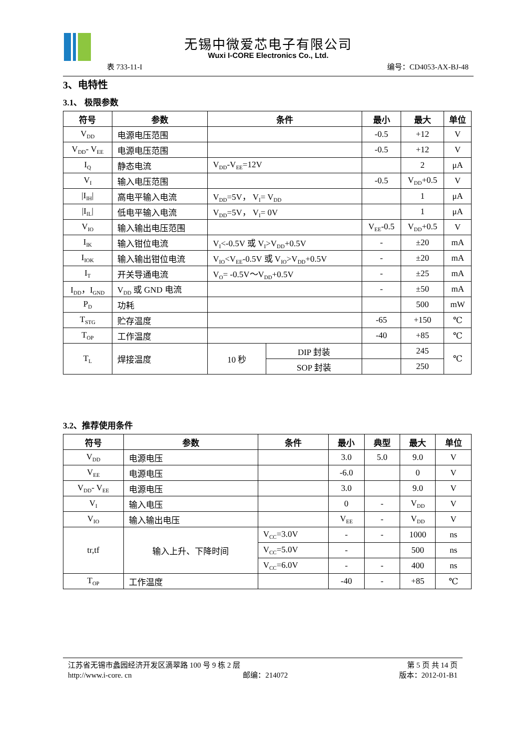无锡中微爱芯电子有限公司
Wuxi I-CORE Electronics Co., Ltd.
表 733-11-I 编号：CD4053-AX-BJ-48
3、电特性
3.1、 极限参数
| 符号 | 参数 | 条件 | | 最小 | 最大 | 单位 |
| --- | --- | --- | --- | --- | --- | --- |
| V<sub>DD</sub> | 电源电压范围 | | | -0.5 | +12 | V |
| V<sub>DD</sub>- V<sub>EE</sub> | 电源电压范围 | | | -0.5 | +12 | V |
| I<sub>Q</sub> | 静态电流 | V<sub>DD</sub>-V<sub>EE</sub>=12V | | | 2 | μA |
| V<sub>I</sub> | 输入电压范围 | | | -0.5 | V<sub>DD</sub>+0.5 | V |
| /I<sub>IH</sub>/ | 高电平输入电流 | V<sub>DD</sub>=5V， V<sub>I</sub>= V<sub>DD</sub> | | | 1 | μA |
| /I<sub>IL</sub>/ | 低电平输入电流 | V<sub>DD</sub>=5V， V<sub>I</sub>= 0V | | | 1 | μA |
| V<sub>IO</sub> | 输入输出电压范围 | | | V<sub>EE</sub>-0.5 | V<sub>DD</sub>+0.5 | V |
| I<sub>IK</sub> | 输入钳位电流 | V<sub>I</sub><-0.5V 或 V<sub>I</sub>>V<sub>DD</sub>+0.5V | | - | ±20 | mA |
| I<sub>IOK</sub> | 输入输出钳位电流 | V<sub>IO</sub><V<sub>EE</sub>-0.5V 或 V<sub>IO</sub>>V<sub>DD</sub>+0.5V | | - | ±20 | mA |
| I<sub>T</sub> | 开关导通电流 | V<sub>O</sub>= -0.5V～V<sub>DD</sub>+0.5V | | - | ±25 | mA |
| I<sub>DD</sub>，I<sub>GND</sub> | V<sub>DD</sub> 或 GND 电流 | | | - | ±50 | mA |
| P<sub>D</sub> | 功耗 | | | | 500 | mW |
| T<sub>STG</sub> | 贮存温度 | | | -65 | +150 | ℃ |
| T<sub>OP</sub> | 工作温度 | | | -40 | +85 | ℃ |
| T<sub>L</sub> | 焊接温度 | 10 秒 | DIP 封装 | | 245 | ℃ |
| | | | SOP 封装 | | 250 | |
3.2、推荐使用条件
| 符号 | 参数 | 条件 | 最小 | 典型 | 最大 | 单位 |
| --- | --- | --- | --- | --- | --- | --- |
| V<sub>DD</sub> | 电源电压 | | 3.0 | 5.0 | 9.0 | V |
| V<sub>EE</sub> | 电源电压 | | -6.0 | | 0 | V |
| V<sub>DD</sub>- V<sub>EE</sub> | 电源电压 | | 3.0 | | 9.0 | V |
| V<sub>I</sub> | 输入电压 | | 0 | - | V<sub>DD</sub> | V |
| V<sub>IO</sub> | 输入输出电压 | | V<sub>EE</sub> | - | V<sub>DD</sub> | V |
| tr,tf | 输入上升、下降时间 | V<sub>CC</sub>=3.0V | - | - | 1000 | ns |
| | | V<sub>CC</sub>=5.0V | - | | 500 | ns |
| | | V<sub>CC</sub>=6.0V | - | - | 400 | ns |
| T<sub>OP</sub> | 工作温度 | | -40 | - | +85 | ℃ |
江苏省无锡市蠡园经济开发区滴翠路 100 号 9 栋 2 层 第 5 页 共 14 页
http://www.i-core. cn 邮编：214072 版本：2012-01-B1